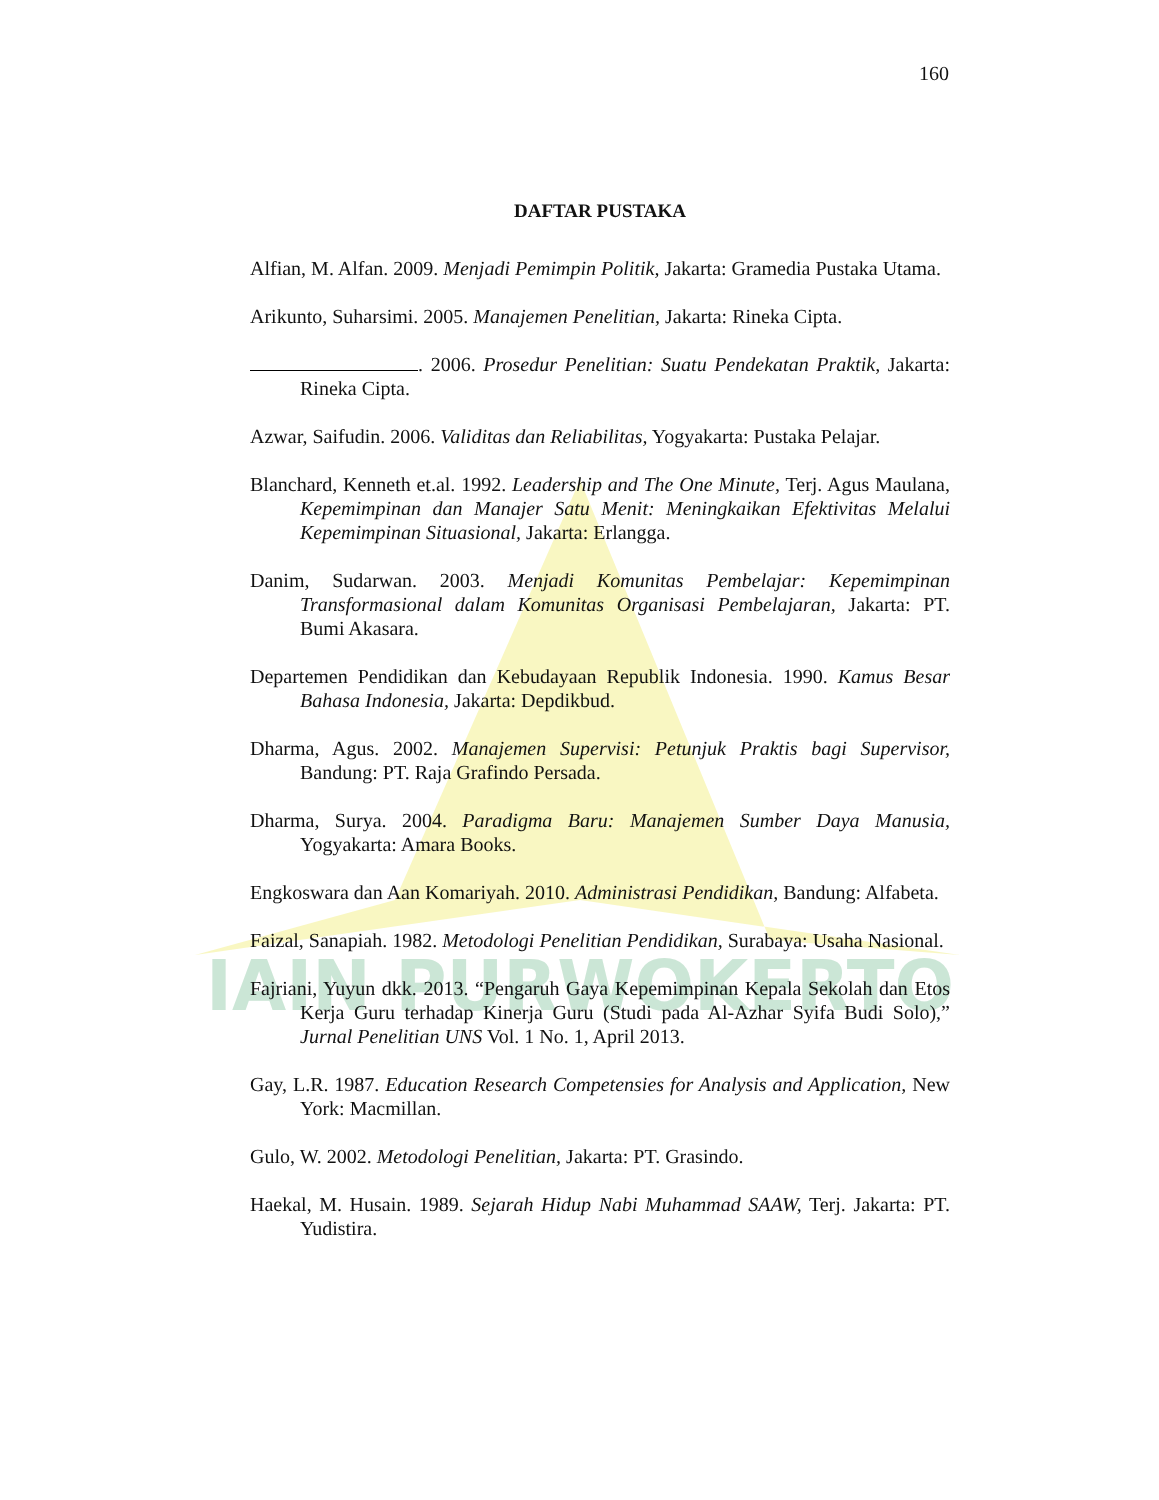IAIN PURWOKERTO
160
DAFTAR PUSTAKA
Alfian, M. Alfan. 2009. Menjadi Pemimpin Politik, Jakarta: Gramedia Pustaka Utama.
Arikunto, Suharsimi. 2005. Manajemen Penelitian, Jakarta: Rineka Cipta.
. 2006. Prosedur Penelitian: Suatu Pendekatan Praktik, Jakarta: Rineka Cipta.
Azwar, Saifudin. 2006. Validitas dan Reliabilitas, Yogyakarta: Pustaka Pelajar.
Blanchard, Kenneth et.al. 1992. Leadership and The One Minute, Terj. Agus Maulana, Kepemimpinan dan Manajer Satu Menit: Meningkaikan Efektivitas Melalui Kepemimpinan Situasional, Jakarta: Erlangga.
Danim, Sudarwan. 2003. Menjadi Komunitas Pembelajar: Kepemimpinan Transformasional dalam Komunitas Organisasi Pembelajaran, Jakarta: PT. Bumi Akasara.
Departemen Pendidikan dan Kebudayaan Republik Indonesia. 1990. Kamus Besar Bahasa Indonesia, Jakarta: Depdikbud.
Dharma, Agus. 2002. Manajemen Supervisi: Petunjuk Praktis bagi Supervisor, Bandung: PT. Raja Grafindo Persada.
Dharma, Surya. 2004. Paradigma Baru: Manajemen Sumber Daya Manusia, Yogyakarta: Amara Books.
Engkoswara dan Aan Komariyah. 2010. Administrasi Pendidikan, Bandung: Alfabeta.
Faizal, Sanapiah. 1982. Metodologi Penelitian Pendidikan, Surabaya: Usaha Nasional.
Fajriani, Yuyun dkk. 2013. “Pengaruh Gaya Kepemimpinan Kepala Sekolah dan Etos Kerja Guru terhadap Kinerja Guru (Studi pada Al-Azhar Syifa Budi Solo),” Jurnal Penelitian UNS Vol. 1 No. 1, April 2013.
Gay, L.R. 1987. Education Research Competensies for Analysis and Application, New York: Macmillan.
Gulo, W. 2002. Metodologi Penelitian, Jakarta: PT. Grasindo.
Haekal, M. Husain. 1989. Sejarah Hidup Nabi Muhammad SAAW, Terj. Jakarta: PT. Yudistira.